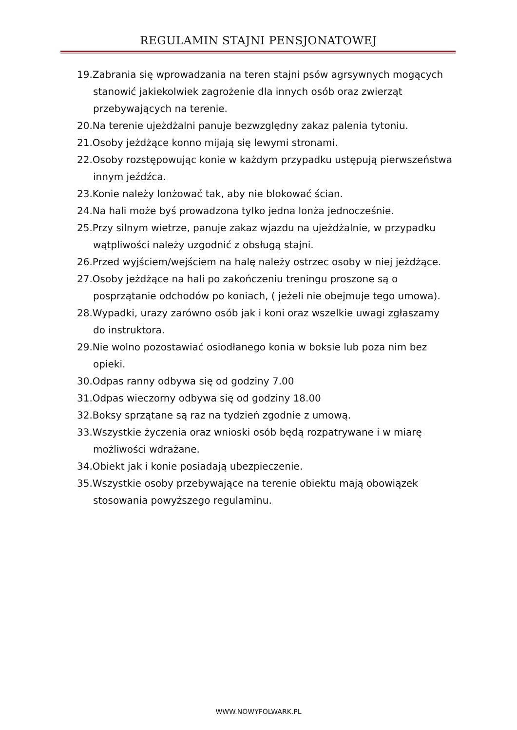REGULAMIN STAJNI PENSJONATOWEJ
19.Zabrania się wprowadzania na teren stajni psów agrsywnych mogących stanowić jakiekolwiek zagrożenie dla innych osób oraz zwierząt przebywających na terenie.
20.Na terenie ujeżdżalni panuje bezwzględny zakaz palenia tytoniu.
21.Osoby jeżdżące konno mijają się lewymi stronami.
22.Osoby rozstępowując konie w każdym przypadku ustępują pierwszeństwa innym jeźdźca.
23.Konie należy lonżować tak, aby nie blokować ścian.
24.Na hali może byś prowadzona tylko jedna lonża jednocześnie.
25.Przy silnym wietrze, panuje zakaz wjazdu na ujeżdżalnie, w przypadku wątpliwości należy uzgodnić z obsługą stajni.
26.Przed wyjściem/wejściem na halę należy ostrzec osoby w niej jeżdżące.
27.Osoby jeżdżące na hali po zakończeniu treningu proszone są o posprzątanie odchodów po koniach, ( jeżeli nie obejmuje tego umowa).
28.Wypadki, urazy zarówno osób jak i koni oraz wszelkie uwagi zgłaszamy do instruktora.
29.Nie wolno pozostawiać osiodłanego konia w boksie lub poza nim bez opieki.
30.Odpas ranny odbywa się od godziny 7.00
31.Odpas wieczorny odbywa się od godziny 18.00
32.Boksy sprzątane są raz na tydzień zgodnie z umową.
33.Wszystkie życzenia oraz wnioski osób będą rozpatrywane i w miarę możliwości wdrażane.
34.Obiekt jak i konie posiadają ubezpieczenie.
35.Wszystkie osoby przebywające na terenie obiektu mają obowiązek stosowania powyższego regulaminu.
WWW.NOWYFOLWARK.PL